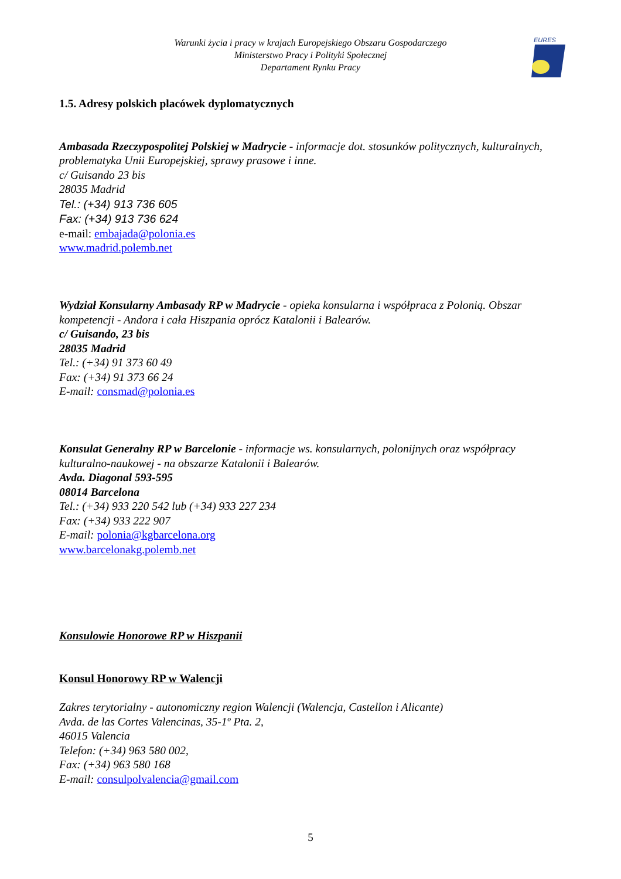Warunki życia i pracy w krajach Europejskiego Obszaru Gospodarczego
Ministerstwo Pracy i Polityki Społecznej
Departament Rynku Pracy
EURES
1.5. Adresy polskich placówek dyplomatycznych
Ambasada Rzeczypospolitej Polskiej w Madrycie - informacje dot. stosunków politycznych, kulturalnych, problematyka Unii Europejskiej, sprawy prasowe i inne.
c/ Guisando 23 bis
28035 Madrid
Tel.: (+34) 913 736 605
Fax: (+34) 913 736 624
e-mail: embajada@polonia.es
www.madrid.polemb.net
Wydział Konsularny Ambasady RP w Madrycie - opieka konsularna i współpraca z Polonią. Obszar kompetencji - Andora i cała Hiszpania oprócz Katalonii i Balearów.
c/ Guisando, 23 bis
28035 Madrid
Tel.: (+34) 91 373 60 49
Fax: (+34) 91 373 66 24
E-mail: consmad@polonia.es
Konsulat Generalny RP w Barcelonie - informacje ws. konsularnych, polonijnych oraz współpracy kulturalno-naukowej - na obszarze Katalonii i Balearów.
Avda. Diagonal 593-595
08014 Barcelona
Tel.: (+34) 933 220 542 lub (+34) 933 227 234
Fax: (+34) 933 222 907
E-mail: polonia@kgbarcelona.org
www.barcelonakg.polemb.net
Konsulowie Honorowe RP w Hiszpanii
Konsul Honorowy RP w Walencji
Zakres terytorialny - autonomiczny region Walencji (Walencja, Castellon i Alicante)
Avda. de las Cortes Valencinas, 35-1º Pta. 2,
46015 Valencia
Telefon: (+34) 963 580 002,
Fax: (+34) 963 580 168
E-mail: consulpolvalencia@gmail.com
5